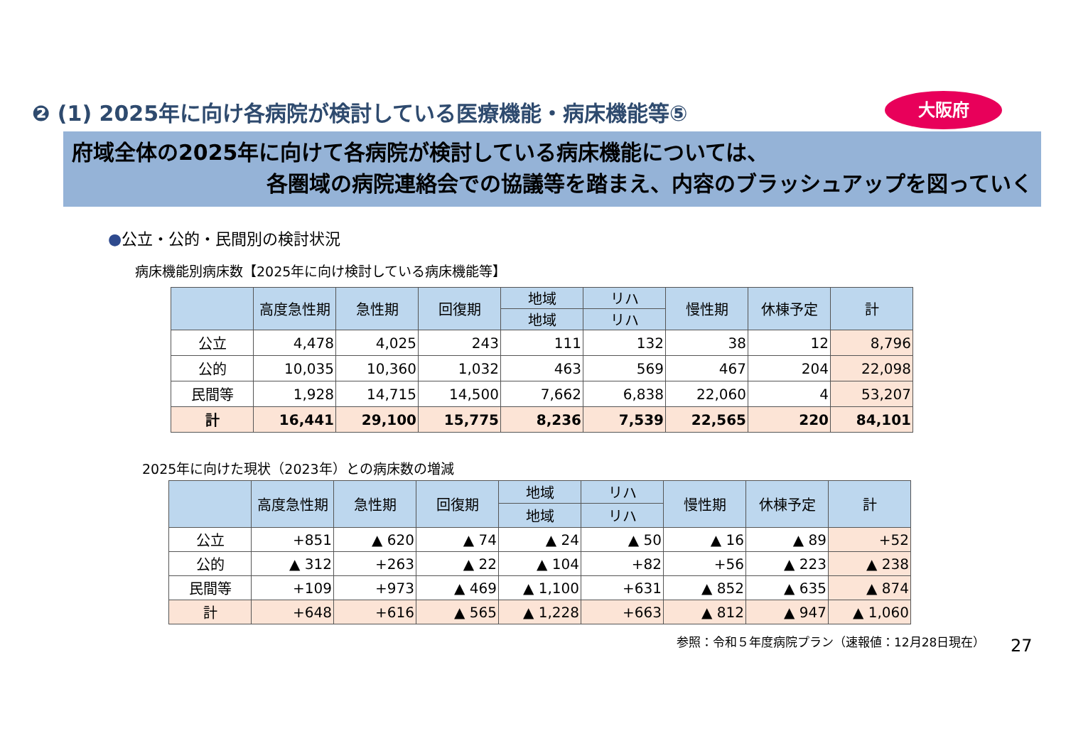❷ (1) 2025年に向け各病院が検討している医療機能・病床機能等⑤
大阪府
府域全体の2025年に向けて各病院が検討している病床機能については、
各圏域の病院連絡会での協議等を踏まえ、内容のブラッシュアップを図っていく
●公立・公的・民間別の検討状況
病床機能別病床数【2025年に向け検討している病床機能等】
| | 高度急性期 | 急性期 | 回復期 | 地域 | リハ | 慢性期 | 休棟予定 | 計 |
| --- | --- | --- | --- | --- | --- | --- | --- | --- |
| | | | | 地域 | リハ | | | |
| 公立 | 4,478 | 4,025 | 243 | 111 | 132 | 38 | 12 | 8,796 |
| 公的 | 10,035 | 10,360 | 1,032 | 463 | 569 | 467 | 204 | 22,098 |
| 民間等 | 1,928 | 14,715 | 14,500 | 7,662 | 6,838 | 22,060 | 4 | 53,207 |
| 計 | 16,441 | 29,100 | 15,775 | 8,236 | 7,539 | 22,565 | 220 | 84,101 |
2025年に向けた現状（2023年）との病床数の増減
| | 高度急性期 | 急性期 | 回復期 | 地域 | リハ | 慢性期 | 休棟予定 | 計 |
| --- | --- | --- | --- | --- | --- | --- | --- | --- |
| | | | | 地域 | リハ | | | |
| 公立 | +851 | ▲ 620 | ▲ 74 | ▲ 24 | ▲ 50 | ▲ 16 | ▲ 89 | +52 |
| 公的 | ▲ 312 | +263 | ▲ 22 | ▲ 104 | +82 | +56 | ▲ 223 | ▲ 238 |
| 民間等 | +109 | +973 | ▲ 469 | ▲ 1,100 | +631 | ▲ 852 | ▲ 635 | ▲ 874 |
| 計 | +648 | +616 | ▲ 565 | ▲ 1,228 | +663 | ▲ 812 | ▲ 947 | ▲ 1,060 |
参照：令和５年度病院プラン（速報値：12月28日現在）
27